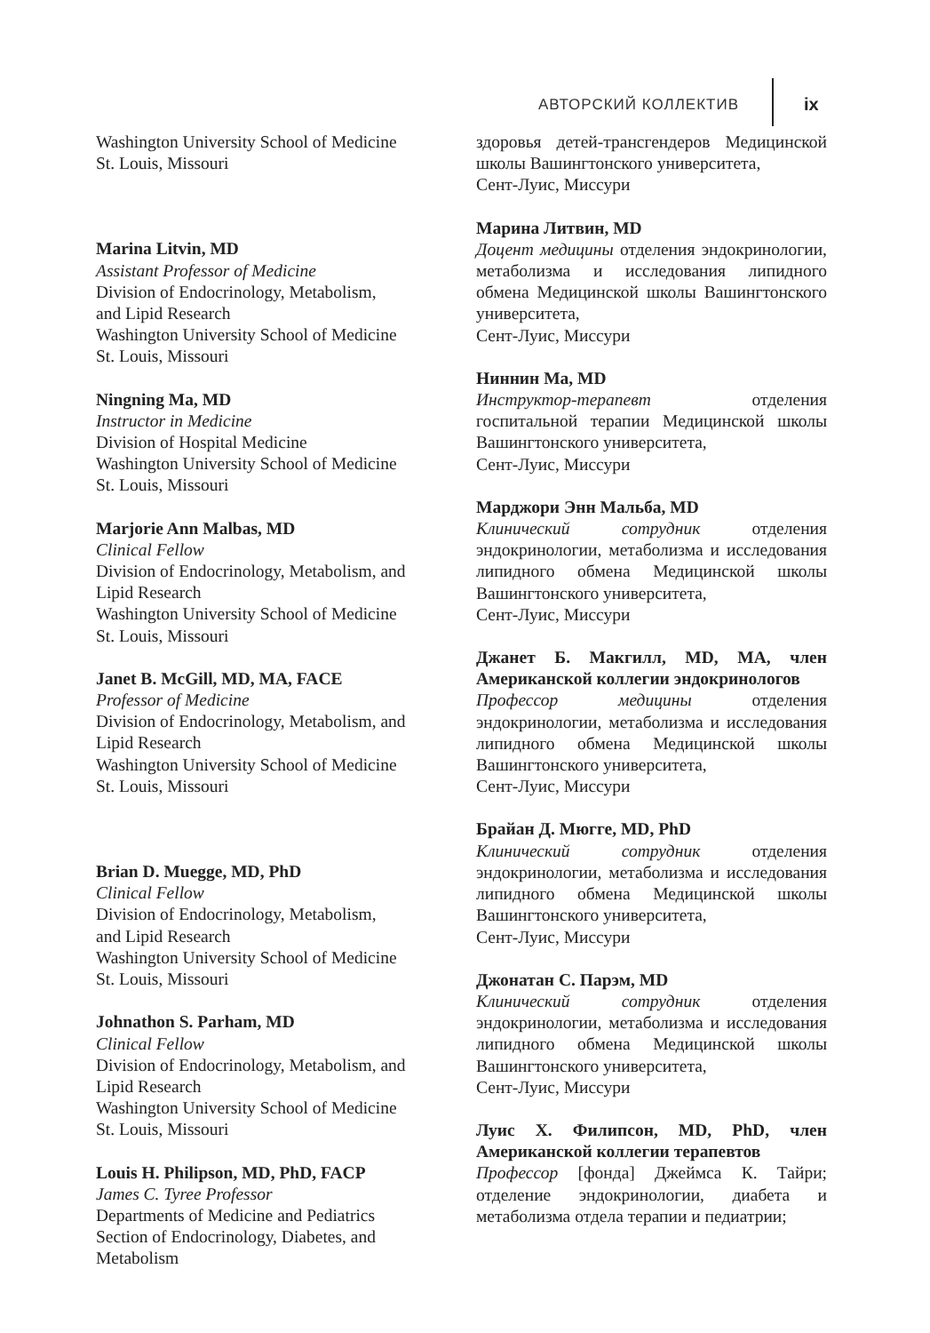АВТОРСКИЙ КОЛЛЕКТИВ ix
Washington University School of Medicine
St. Louis, Missouri
Marina Litvin, MD
Assistant Professor of Medicine
Division of Endocrinology, Metabolism,
and Lipid Research
Washington University School of Medicine
St. Louis, Missouri
Ningning Ma, MD
Instructor in Medicine
Division of Hospital Medicine
Washington University School of Medicine
St. Louis, Missouri
Marjorie Ann Malbas, MD
Clinical Fellow
Division of Endocrinology, Metabolism, and Lipid Research
Washington University School of Medicine
St. Louis, Missouri
Janet B. McGill, MD, MA, FACE
Professor of Medicine
Division of Endocrinology, Metabolism, and Lipid Research
Washington University School of Medicine
St. Louis, Missouri
Brian D. Muegge, MD, PhD
Clinical Fellow
Division of Endocrinology, Metabolism,
and Lipid Research
Washington University School of Medicine
St. Louis, Missouri
Johnathon S. Parham, MD
Clinical Fellow
Division of Endocrinology, Metabolism, and Lipid Research
Washington University School of Medicine
St. Louis, Missouri
Louis H. Philipson, MD, PhD, FACP
James C. Tyree Professor
Departments of Medicine and Pediatrics
Section of Endocrinology, Diabetes, and Metabolism
здоровья детей-трансгендеров Медицинской школы Вашингтонского университета,
Сент-Луис, Миссури
Марина Литвин, MD
Доцент медицины отделения эндокринологии, метаболизма и исследования липидного обмена Медицинской школы Вашингтонского университета,
Сент-Луис, Миссури
Ниннин Ма, MD
Инструктор-терапевт отделения госпитальной терапии Медицинской школы Вашингтонского университета,
Сент-Луис, Миссури
Марджори Энн Мальба, MD
Клинический сотрудник отделения эндокринологии, метаболизма и исследования липидного обмена Медицинской школы Вашингтонского университета,
Сент-Луис, Миссури
Джанет Б. Макгилл, MD, MA, член Американской коллегии эндокринологов
Профессор медицины отделения эндокринологии, метаболизма и исследования липидного обмена Медицинской школы Вашингтонского университета,
Сент-Луис, Миссури
Брайан Д. Мюгге, MD, PhD
Клинический сотрудник отделения эндокринологии, метаболизма и исследования липидного обмена Медицинской школы Вашингтонского университета,
Сент-Луис, Миссури
Джонатан С. Парэм, MD
Клинический сотрудник отделения эндокринологии, метаболизма и исследования липидного обмена Медицинской школы Вашингтонского университета,
Сент-Луис, Миссури
Луис Х. Филипсон, MD, PhD, член Американской коллегии терапевтов
Профессор [фонда] Джеймса К. Тайри; отделение эндокринологии, диабета и метаболизма отдела терапии и педиатрии;